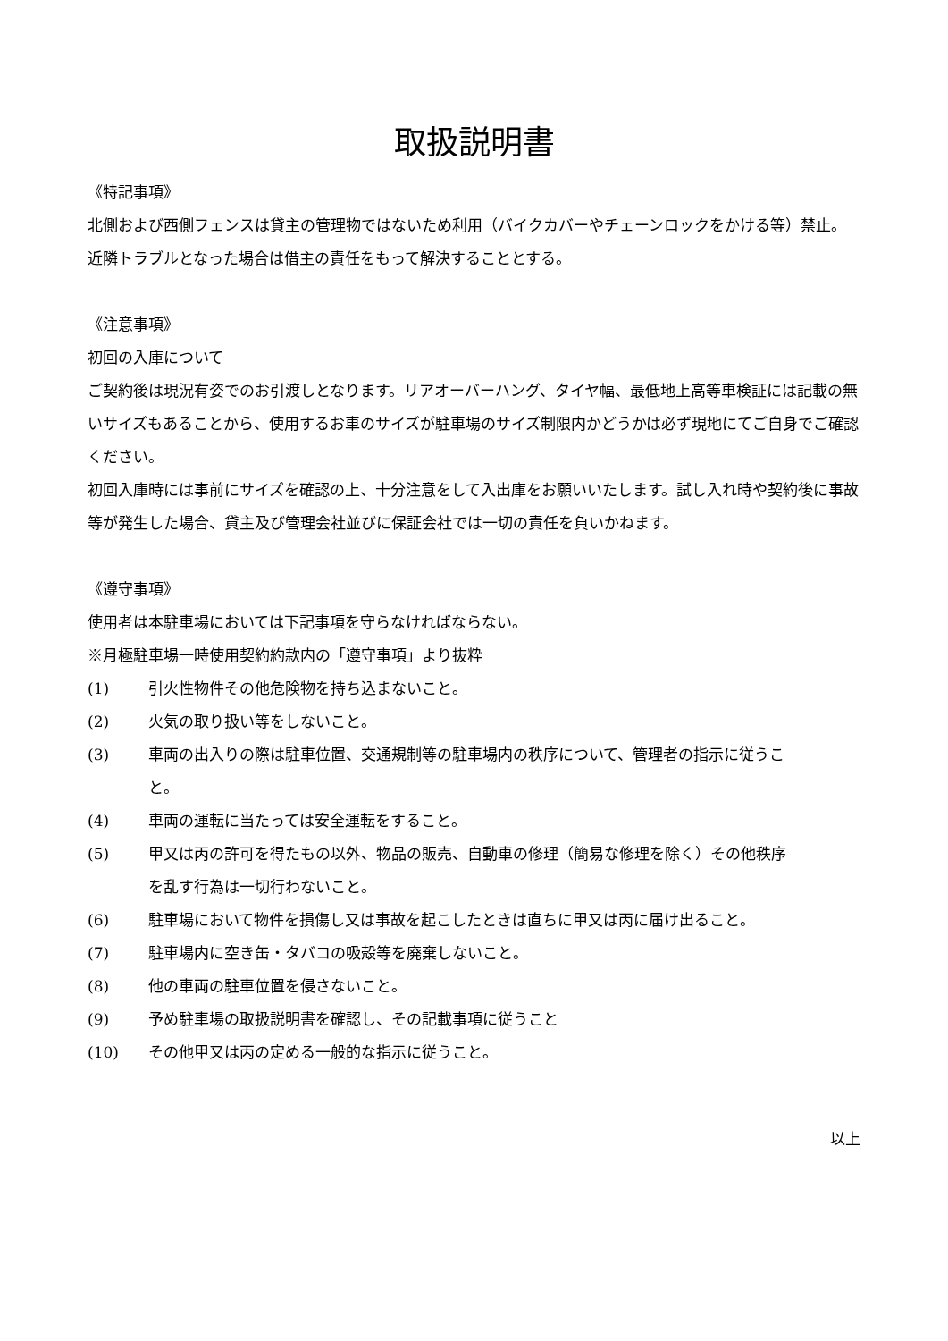取扱説明書
《特記事項》
北側および西側フェンスは貸主の管理物ではないため利用（バイクカバーやチェーンロックをかける等）禁止。
近隣トラブルとなった場合は借主の責任をもって解決することとする。
《注意事項》
初回の入庫について
ご契約後は現況有姿でのお引渡しとなります。リアオーバーハング、タイヤ幅、最低地上高等車検証には記載の無いサイズもあることから、使用するお車のサイズが駐車場のサイズ制限内かどうかは必ず現地にてご自身でご確認ください。
初回入庫時には事前にサイズを確認の上、十分注意をして入出庫をお願いいたします。試し入れ時や契約後に事故等が発生した場合、貸主及び管理会社並びに保証会社では一切の責任を負いかねます。
《遵守事項》
使用者は本駐車場においては下記事項を守らなければならない。
※月極駐車場一時使用契約約款内の「遵守事項」より抜粋
(1) 引火性物件その他危険物を持ち込まないこと。
(2) 火気の取り扱い等をしないこと。
(3) 車両の出入りの際は駐車位置、交通規制等の駐車場内の秩序について、管理者の指示に従うこと。
(4) 車両の運転に当たっては安全運転をすること。
(5) 甲又は丙の許可を得たもの以外、物品の販売、自動車の修理（簡易な修理を除く）その他秩序を乱す行為は一切行わないこと。
(6) 駐車場において物件を損傷し又は事故を起こしたときは直ちに甲又は丙に届け出ること。
(7) 駐車場内に空き缶・タバコの吸殻等を廃棄しないこと。
(8) 他の車両の駐車位置を侵さないこと。
(9) 予め駐車場の取扱説明書を確認し、その記載事項に従うこと
(10) その他甲又は丙の定める一般的な指示に従うこと。
以上